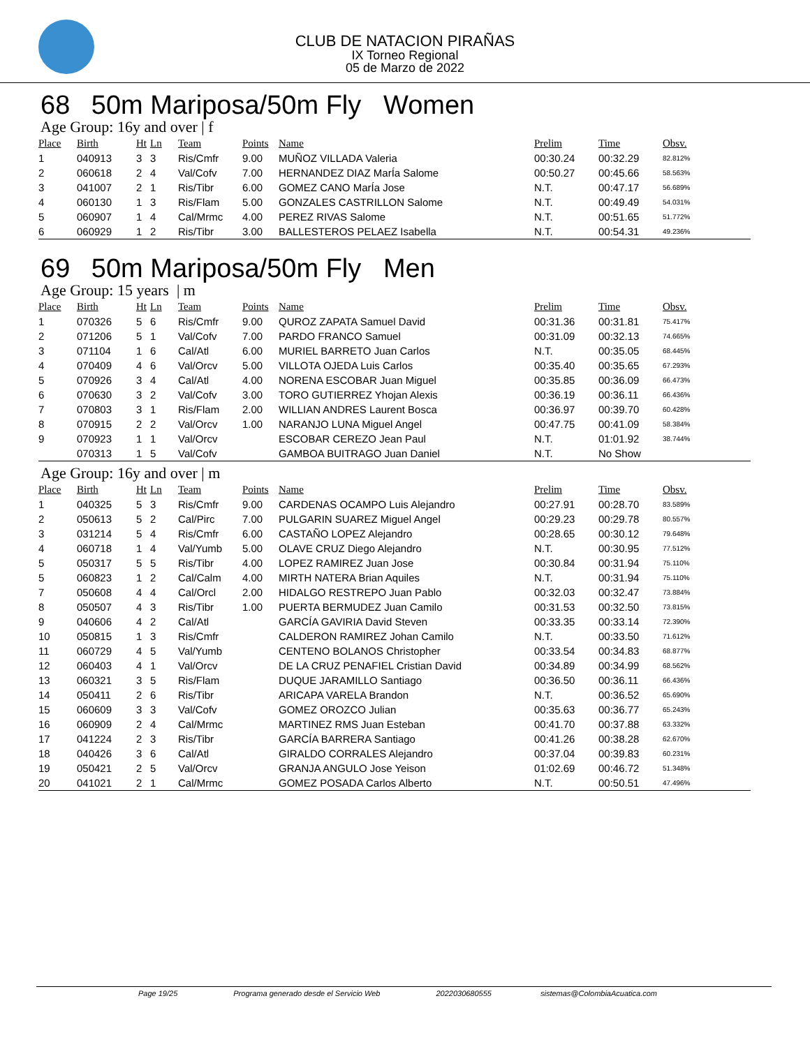CLUB DE NATACION PIRAÑAS
IX Torneo Regional
05 de Marzo de 2022
68 50m Mariposa/50m Fly Women
Age Group: 16y and over | f
| Place | Birth | Ht | Ln | Team | Points | Name | Prelim | Time | Obsv. |
| --- | --- | --- | --- | --- | --- | --- | --- | --- | --- |
| 1 | 040913 | 3 | 3 | Ris/Cmfr | 9.00 | MUÑOZ VILLADA Valeria | 00:30.24 | 00:32.29 | 82.812% |
| 2 | 060618 | 2 | 4 | Val/Cofv | 7.00 | HERNANDEZ DIAZ MarÍa Salome | 00:50.27 | 00:45.66 | 58.563% |
| 3 | 041007 | 2 | 1 | Ris/Tibr | 6.00 | GOMEZ CANO MarÍa Jose | N.T. | 00:47.17 | 56.689% |
| 4 | 060130 | 1 | 3 | Ris/Flam | 5.00 | GONZALES CASTRILLON Salome | N.T. | 00:49.49 | 54.031% |
| 5 | 060907 | 1 | 4 | Cal/Mrmc | 4.00 | PEREZ RIVAS Salome | N.T. | 00:51.65 | 51.772% |
| 6 | 060929 | 1 | 2 | Ris/Tibr | 3.00 | BALLESTEROS PELAEZ Isabella | N.T. | 00:54.31 | 49.236% |
69 50m Mariposa/50m Fly Men
Age Group: 15 years | m
| Place | Birth | Ht | Ln | Team | Points | Name | Prelim | Time | Obsv. |
| --- | --- | --- | --- | --- | --- | --- | --- | --- | --- |
| 1 | 070326 | 5 | 6 | Ris/Cmfr | 9.00 | QUROZ ZAPATA Samuel David | 00:31.36 | 00:31.81 | 75.417% |
| 2 | 071206 | 5 | 1 | Val/Cofv | 7.00 | PARDO FRANCO Samuel | 00:31.09 | 00:32.13 | 74.665% |
| 3 | 071104 | 1 | 6 | Cal/Atl | 6.00 | MURIEL BARRETO Juan Carlos | N.T. | 00:35.05 | 68.445% |
| 4 | 070409 | 4 | 6 | Val/Orcv | 5.00 | VILLOTA OJEDA Luis Carlos | 00:35.40 | 00:35.65 | 67.293% |
| 5 | 070926 | 3 | 4 | Cal/Atl | 4.00 | NORENA ESCOBAR Juan Miguel | 00:35.85 | 00:36.09 | 66.473% |
| 6 | 070630 | 3 | 2 | Val/Cofv | 3.00 | TORO GUTIERREZ Yhojan Alexis | 00:36.19 | 00:36.11 | 66.436% |
| 7 | 070803 | 3 | 1 | Ris/Flam | 2.00 | WILLIAN ANDRES Laurent Bosca | 00:36.97 | 00:39.70 | 60.428% |
| 8 | 070915 | 2 | 2 | Val/Orcv | 1.00 | NARANJO LUNA Miguel Angel | 00:47.75 | 00:41.09 | 58.384% |
| 9 | 070923 | 1 | 1 | Val/Orcv | | ESCOBAR CEREZO Jean Paul | N.T. | 01:01.92 | 38.744% |
| | 070313 | 1 | 5 | Val/Cofv | | GAMBOA BUITRAGO Juan Daniel | N.T. | No Show | |
Age Group: 16y and over | m
| Place | Birth | Ht | Ln | Team | Points | Name | Prelim | Time | Obsv. |
| --- | --- | --- | --- | --- | --- | --- | --- | --- | --- |
| 1 | 040325 | 5 | 3 | Ris/Cmfr | 9.00 | CARDENAS OCAMPO Luis Alejandro | 00:27.91 | 00:28.70 | 83.589% |
| 2 | 050613 | 5 | 2 | Cal/Pirc | 7.00 | PULGARIN SUAREZ Miguel Angel | 00:29.23 | 00:29.78 | 80.557% |
| 3 | 031214 | 5 | 4 | Ris/Cmfr | 6.00 | CASTAÑO LOPEZ Alejandro | 00:28.65 | 00:30.12 | 79.648% |
| 4 | 060718 | 1 | 4 | Val/Yumb | 5.00 | OLAVE CRUZ Diego Alejandro | N.T. | 00:30.95 | 77.512% |
| 5 | 050317 | 5 | 5 | Ris/Tibr | 4.00 | LOPEZ RAMIREZ Juan Jose | 00:30.84 | 00:31.94 | 75.110% |
| 5 | 060823 | 1 | 2 | Cal/Calm | 4.00 | MIRTH NATERA Brian Aquiles | N.T. | 00:31.94 | 75.110% |
| 7 | 050608 | 4 | 4 | Cal/Orcl | 2.00 | HIDALGO RESTREPO Juan Pablo | 00:32.03 | 00:32.47 | 73.884% |
| 8 | 050507 | 4 | 3 | Ris/Tibr | 1.00 | PUERTA BERMUDEZ Juan Camilo | 00:31.53 | 00:32.50 | 73.815% |
| 9 | 040606 | 4 | 2 | Cal/Atl | | GARCÍA GAVIRIA David Steven | 00:33.35 | 00:33.14 | 72.390% |
| 10 | 050815 | 1 | 3 | Ris/Cmfr | | CALDERON RAMIREZ Johan Camilo | N.T. | 00:33.50 | 71.612% |
| 11 | 060729 | 4 | 5 | Val/Yumb | | CENTENO BOLANOS Christopher | 00:33.54 | 00:34.83 | 68.877% |
| 12 | 060403 | 4 | 1 | Val/Orcv | | DE LA CRUZ PENAFIEL Cristian David | 00:34.89 | 00:34.99 | 68.562% |
| 13 | 060321 | 3 | 5 | Ris/Flam | | DUQUE JARAMILLO Santiago | 00:36.50 | 00:36.11 | 66.436% |
| 14 | 050411 | 2 | 6 | Ris/Tibr | | ARICAPA VARELA Brandon | N.T. | 00:36.52 | 65.690% |
| 15 | 060609 | 3 | 3 | Val/Cofv | | GOMEZ OROZCO Julian | 00:35.63 | 00:36.77 | 65.243% |
| 16 | 060909 | 2 | 4 | Cal/Mrmc | | MARTINEZ RMS Juan Esteban | 00:41.70 | 00:37.88 | 63.332% |
| 17 | 041224 | 2 | 3 | Ris/Tibr | | GARCÍA BARRERA Santiago | 00:41.26 | 00:38.28 | 62.670% |
| 18 | 040426 | 3 | 6 | Cal/Atl | | GIRALDO CORRALES Alejandro | 00:37.04 | 00:39.83 | 60.231% |
| 19 | 050421 | 2 | 5 | Val/Orcv | | GRANJA ANGULO Jose Yeison | 01:02.69 | 00:46.72 | 51.348% |
| 20 | 041021 | 2 | 1 | Cal/Mrmc | | GOMEZ POSADA Carlos Alberto | N.T. | 00:50.51 | 47.496% |
Page 19/25 Programa generado desde el Servicio Web 2022030680555 sistemas@ColombiaAcuatica.com